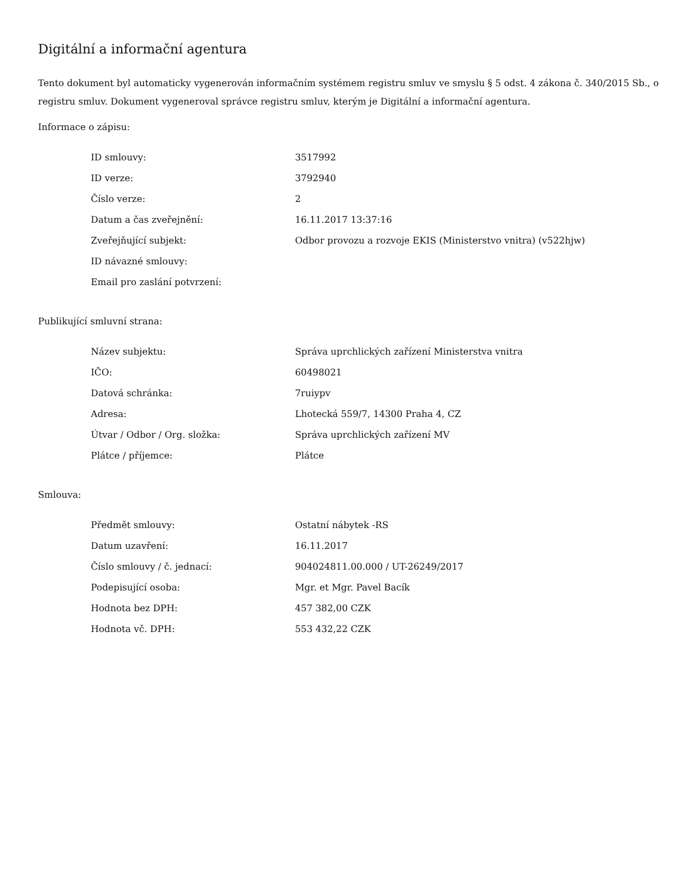Digitální a informační agentura
Tento dokument byl automaticky vygenerován informačním systémem registru smluv ve smyslu § 5 odst. 4 zákona č. 340/2015 Sb., o registru smluv. Dokument vygeneroval správce registru smluv, kterým je Digitální a informační agentura.
Informace o zápisu:
| ID smlouvy: | 3517992 |
| ID verze: | 3792940 |
| Číslo verze: | 2 |
| Datum a čas zveřejnění: | 16.11.2017 13:37:16 |
| Zveřejňující subjekt: | Odbor provozu a rozvoje EKIS (Ministerstvo vnitra) (v522hjw) |
| ID návazné smlouvy: | |
| Email pro zaslání potvrzení: | |
Publikující smluvní strana:
| Název subjektu: | Správa uprchlických zařízení Ministerstva vnitra |
| IČO: | 60498021 |
| Datová schránka: | 7ruiypv |
| Adresa: | Lhotecká 559/7, 14300 Praha 4, CZ |
| Útvar / Odbor / Org. složka: | Správa uprchlických zařízení MV |
| Plátce / příjemce: | Plátce |
Smlouva:
| Předmět smlouvy: | Ostatní nábytek -RS |
| Datum uzavření: | 16.11.2017 |
| Číslo smlouvy / č. jednací: | 904024811.00.000 / UT-26249/2017 |
| Podepisující osoba: | Mgr. et Mgr. Pavel Bacík |
| Hodnota bez DPH: | 457 382,00 CZK |
| Hodnota vč. DPH: | 553 432,22 CZK |